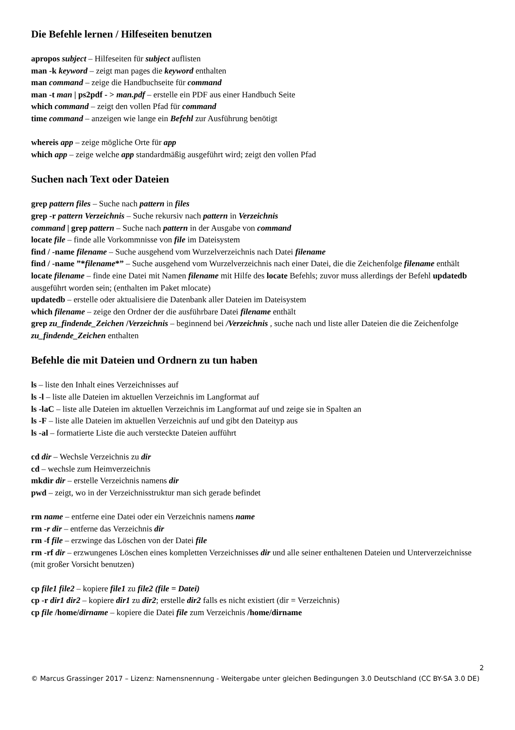Die Befehle lernen / Hilfeseiten benutzen
apropos subject – Hilfeseiten für subject auflisten
man -k keyword – zeigt man pages die keyword enthalten
man command – zeige die Handbuchseite für command
man -t man | ps2pdf - > man.pdf – erstelle ein PDF aus einer Handbuch Seite
which command – zeigt den vollen Pfad für command
time command – anzeigen wie lange ein Befehl zur Ausführung benötigt
whereis app – zeige mögliche Orte für app
which app – zeige welche app standardmäßig ausgeführt wird; zeigt den vollen Pfad
Suchen nach Text oder Dateien
grep pattern files – Suche nach pattern in files
grep -r pattern Verzeichnis – Suche rekursiv nach pattern in Verzeichnis
command | grep pattern – Suche nach pattern in der Ausgabe von command
locate file – finde alle Vorkommnisse von file im Dateisystem
find / -name filename – Suche ausgehend vom Wurzelverzeichnis nach Datei filename
find / -name ”*filename*” – Suche ausgehend vom Wurzelverzeichnis nach einer Datei, die die Zeichenfolge filename enthält
locate filename – finde eine Datei mit Namen filename mit Hilfe des locate Befehls; zuvor muss allerdings der Befehl updatedb ausgeführt worden sein; (enthalten im Paket mlocate)
updatedb – erstelle oder aktualisiere die Datenbank aller Dateien im Dateisystem
which filename – zeige den Ordner der die ausführbare Datei filename enthält
grep zu_findende_Zeichen /Verzeichnis – beginnend bei /Verzeichnis , suche nach und liste aller Dateien die die Zeichenfolge zu_findende_Zeichen enthalten
Befehle die mit Dateien und Ordnern zu tun haben
ls – liste den Inhalt eines Verzeichnisses auf
ls -l – liste alle Dateien im aktuellen Verzeichnis im Langformat auf
ls -laC – liste alle Dateien im aktuellen Verzeichnis im Langformat auf und zeige sie in Spalten an
ls -F – liste alle Dateien im aktuellen Verzeichnis auf und gibt den Dateityp aus
ls -al – formatierte Liste die auch versteckte Dateien aufführt
cd dir – Wechsle Verzeichnis zu dir
cd – wechsle zum Heimverzeichnis
mkdir dir – erstelle Verzeichnis namens dir
pwd – zeigt, wo in der Verzeichnisstruktur man sich gerade befindet
rm name – entferne eine Datei oder ein Verzeichnis namens name
rm -r dir – entferne das Verzeichnis dir
rm -f file – erzwinge das Löschen von der Datei file
rm -rf dir – erzwungenes Löschen eines kompletten Verzeichnisses dir und alle seiner enthaltenen Dateien und Unterverzeichnisse (mit großer Vorsicht benutzen)
cp file1 file2 – kopiere file1 zu file2 (file = Datei)
cp -r dir1 dir2 – kopiere dir1 zu dir2; erstelle dir2 falls es nicht existiert (dir = Verzeichnis)
cp file /home/dirname – kopiere die Datei file zum Verzeichnis /home/dirname
2
© Marcus Grassinger 2017 – Lizenz: Namensnennung - Weitergabe unter gleichen Bedingungen 3.0 Deutschland (CC BY-SA 3.0 DE)